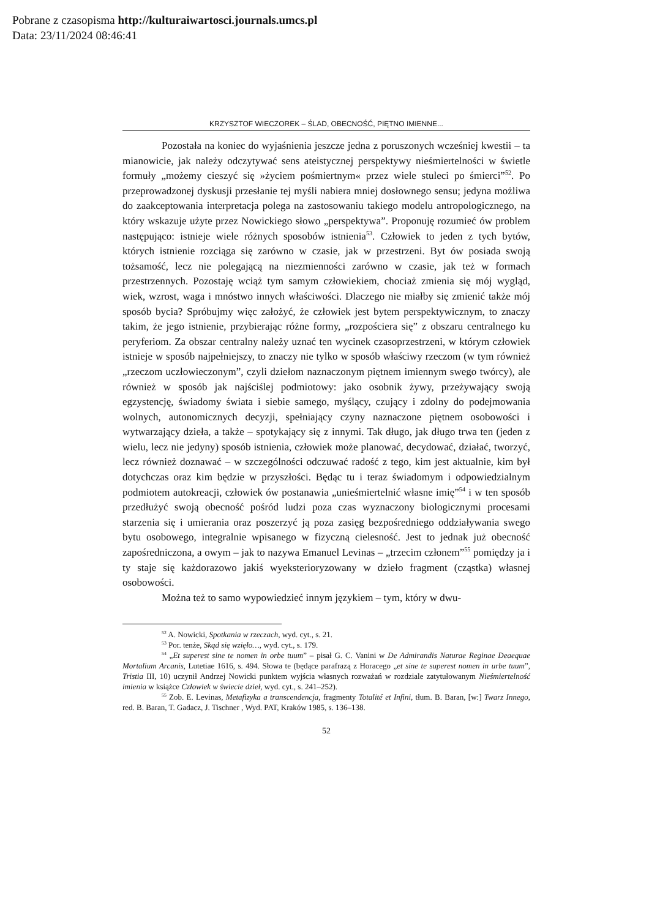Pobrane z czasopisma http://kulturaiwartosci.journals.umcs.pl
Data: 23/11/2024 08:46:41
KRZYSZTOF WIECZOREK – ŚLAD, OBECNOŚĆ, PIĘTNO IMIENNE...
Pozostała na koniec do wyjaśnienia jeszcze jedna z poruszonych wcześniej kwestii – ta mianowicie, jak należy odczytywać sens ateistycznej perspektywy nieśmiertelności w świetle formuły „możemy cieszyć się »życiem pośmiertnym« przez wiele stuleci po śmierci”<sup>52</sup>. Po przeprowadzonej dyskusji przesłanie tej myśli nabiera mniej dosłownego sensu; jedyna możliwa do zaakceptowania interpretacja polega na zastosowaniu takiego modelu antropologicznego, na który wskazuje użyte przez Nowickiego słowo „perspektywa”. Proponuję rozumieć ów problem następująco: istnieje wiele różnych sposobów istnienia<sup>53</sup>. Człowiek to jeden z tych bytów, których istnienie rozciąga się zarówno w czasie, jak w przestrzeni. Byt ów posiada swoją tożsamość, lecz nie polegającą na niezmienności zarówno w czasie, jak też w formach przestrzennych. Pozostaję wciąż tym samym człowiekiem, chociaż zmienia się mój wygląd, wiek, wzrost, waga i mnóstwo innych właściwości. Dlaczego nie miałby się zmienić także mój sposób bycia? Spróbujmy więc założyć, że człowiek jest bytem perspektywicznym, to znaczy takim, że jego istnienie, przybierając różne formy, „rozpościera się” z obszaru centralnego ku peryferiom. Za obszar centralny należy uznać ten wycinek czasoprzestrzeni, w którym człowiek istnieje w sposób najpełniejszy, to znaczy nie tylko w sposób właściwy rzeczom (w tym również „rzeczom uczłowieczonym”, czyli dziełom naznaczonym piętnem imiennym swego twórcy), ale również w sposób jak najściślej podmiotowy: jako osobnik żywy, przeżywający swoją egzystencję, świadomy świata i siebie samego, myślący, czujący i zdolny do podejmowania wolnych, autonomicznych decyzji, spełniający czyny naznaczone piętnem osobowości i wytwarzający dzieła, a także – spotykający się z innymi. Tak długo, jak długo trwa ten (jeden z wielu, lecz nie jedyny) sposób istnienia, człowiek może planować, decydować, działać, tworzyć, lecz również doznawać – w szczególności odczuwać radość z tego, kim jest aktualnie, kim był dotychczas oraz kim będzie w przyszłości. Będąc tu i teraz świadomym i odpowiedzialnym podmiotem autokreacji, człowiek ów postanawia „unieśmiertelnić własne imię”<sup>54</sup> i w ten sposób przedłużyć swoją obecność pośród ludzi poza czas wyznaczony biologicznymi procesami starzenia się i umierania oraz poszerzyć ją poza zasięg bezpośredniego oddziaływania swego bytu osobowego, integralnie wpisanego w fizyczną cielesność. Jest to jednak już obecność zapośredniczona, a owym – jak to nazywa Emanuel Levinas – „trzecim członem”<sup>55</sup> pomiędzy ja i ty staje się każdorazowo jakiś wyeksterioryzowany w dzieło fragment (cząstka) własnej osobowości.
Można też to samo wypowiedzieć innym językiem – tym, który w dwu-
<sup>52</sup> A. Nowicki, Spotkania w rzeczach, wyd. cyt., s. 21.
<sup>53</sup> Por. tenże, Skąd się wzięło…, wyd. cyt., s. 179.
<sup>54</sup> „Et superest sine te nomen in orbe tuum” – pisał G. C. Vanini w De Admirandis Naturae Reginae Deaequae Mortalium Arcanis, Lutetiae 1616, s. 494. Słowa te (będące parafrazą z Horacego „et sine te superest nomen in urbe tuum”, Tristia III, 10) uczynił Andrzej Nowicki punktem wyjścia własnych rozważań w rozdziale zatytułowanym Nieśmiertelność imienia w książce Człowiek w świecie dzieł, wyd. cyt., s. 241–252).
<sup>55</sup> Zob. E. Levinas, Metafizyka a transcendencja, fragmenty Totalité et Infini, tłum. B. Baran, [w:] Twarz Innego, red. B. Baran, T. Gadacz, J. Tischner , Wyd. PAT, Kraków 1985, s. 136–138.
52